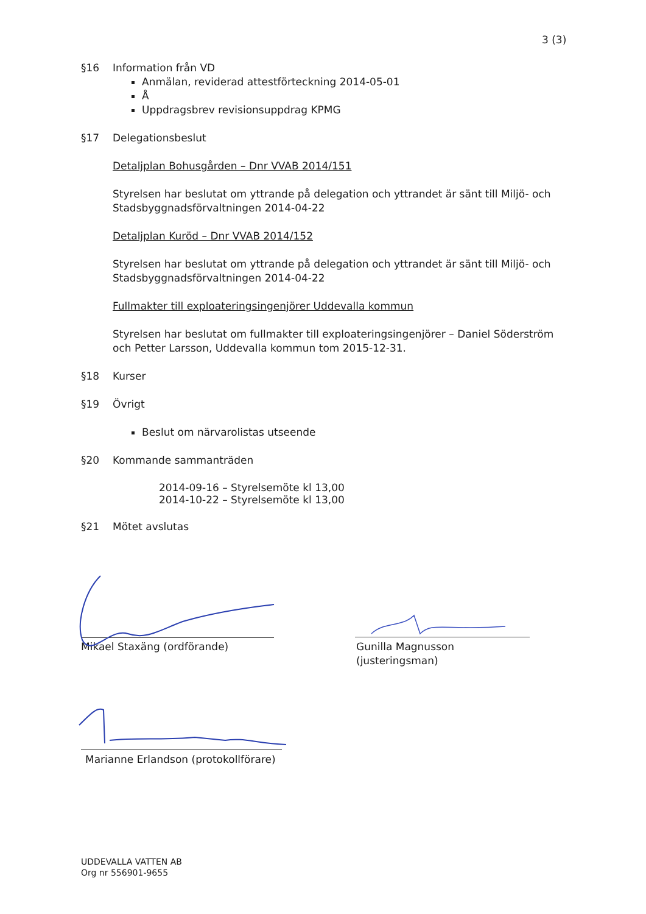3 (3)
§16 Information från VD
Anmälan, reviderad attestförteckning 2014-05-01
Å
Uppdragsbrev revisionsuppdrag KPMG
§17 Delegationsbeslut
Detaljplan Bohusgården – Dnr VVAB 2014/151
Styrelsen har beslutat om yttrande på delegation och yttrandet är sänt till Miljö- och Stadsbyggnadsförvaltningen 2014-04-22
Detaljplan Kuröd – Dnr VVAB 2014/152
Styrelsen har beslutat om yttrande på delegation och yttrandet är sänt till Miljö- och Stadsbyggnadsförvaltningen 2014-04-22
Fullmakter till exploateringsingenjörer Uddevalla kommun
Styrelsen har beslutat om fullmakter till exploateringsingenjörer – Daniel Söderström och Petter Larsson, Uddevalla kommun tom 2015-12-31.
§18 Kurser
§19 Övrigt
Beslut om närvarolistas utseende
§20 Kommande sammanträden
2014-09-16 – Styrelsemöte kl 13,00
2014-10-22 – Styrelsemöte kl 13,00
§21 Mötet avslutas
Mikael Staxäng (ordförande)
Gunilla Magnusson
(justeringsman)
Marianne Erlandson (protokollförare)
UDDEVALLA VATTEN AB
Org nr 556901-9655